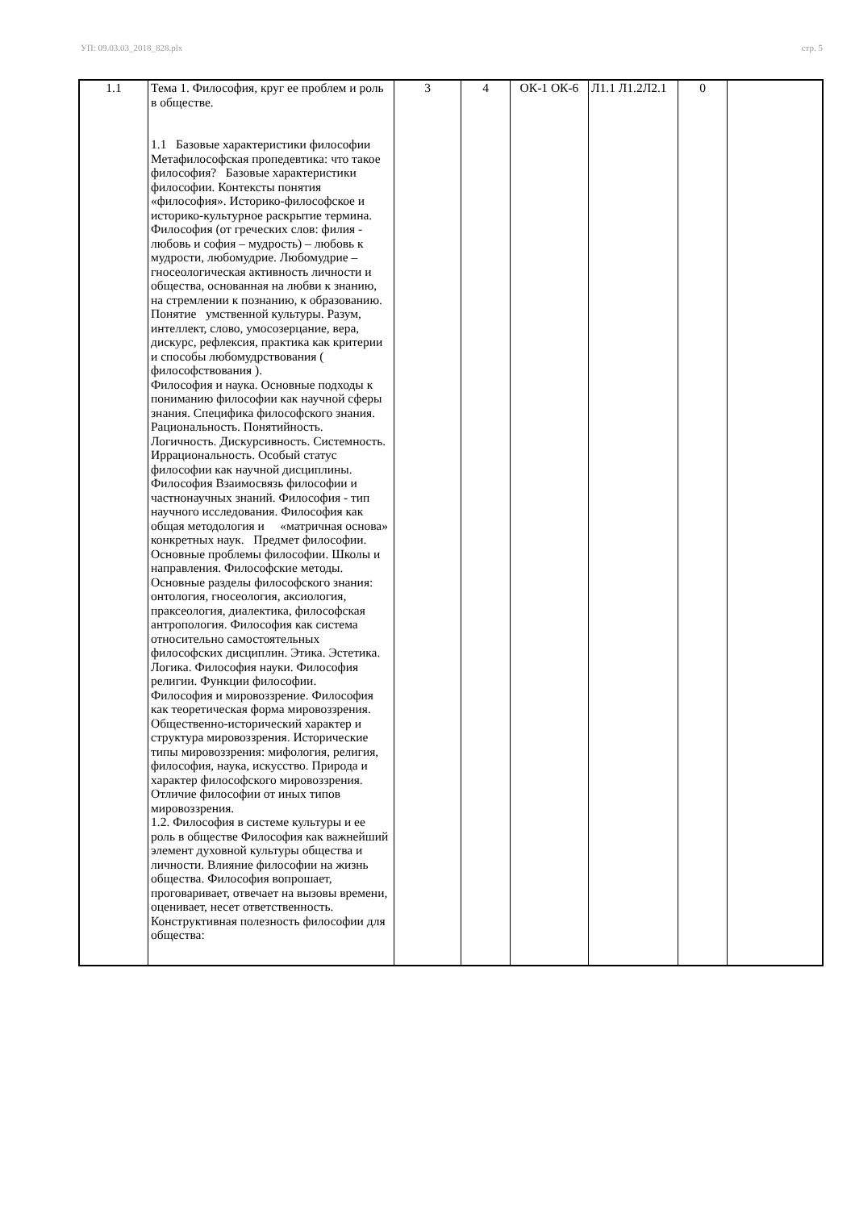УП: 09.03.03_2018_828.plx стр. 5
| 1.1 | Тема 1. Философия, круг ее проблем и роль в обществе. 1.1 Базовые характеристики философии Метафилософская пропедевтика: что такое философия? Базовые характеристики философии. Контексты понятия «философия». Историко-философское и историко-культурное раскрытие термина. Философия (от греческих слов: филия - любовь и софия – мудрость) – любовь к мудрости, любомудрие. Любомудрие – гносеологическая активность личности и общества, основанная на любви к знанию, на стремлении к познанию, к образованию. Понятие умственной культуры. Разум, интеллект, слово, умосозерцание, вера, дискурс, рефлексия, практика как критерии и способы любомудрствования ( философствования ). Философия и наука. Основные подходы к пониманию философии как научной сферы знания. Специфика философского знания. Рациональность. Понятийность. Логичность. Дискурсивность. Системность. Иррациональность. Особый статус философии как научной дисциплины. Философия Взаимосвязь философии и частнонаучных знаний. Философия - тип научного исследования. Философия как общая методология и «матричная основа» конкретных наук. Предмет философии. Основные проблемы философии. Школы и направления. Философские методы. Основные разделы философского знания: онтология, гносеология, аксиология, праксеология, диалектика, философская антропология. Философия как система относительно самостоятельных философских дисциплин. Этика. Эстетика. Логика. Философия науки. Философия религии. Функции философии. Философия и мировоззрение. Философия как теоретическая форма мировоззрения. Общественно-исторический характер и структура мировоззрения. Исторические типы мировоззрения: мифология, религия, философия, наука, искусство. Природа и характер философского мировоззрения. Отличие философии от иных типов мировоззрения. 1.2. Философия в системе культуры и ее роль в обществе Философия как важнейший элемент духовной культуры общества и личности. Влияние философии на жизнь общества. Философия вопрошает, проговаривает, отвечает на вызовы времени, оценивает, несет ответственность. Конструктивная полезность философии для общества: | 3 | 4 | ОК-1 ОК-6 | Л1.1 Л1.2Л2.1 | 0 | |